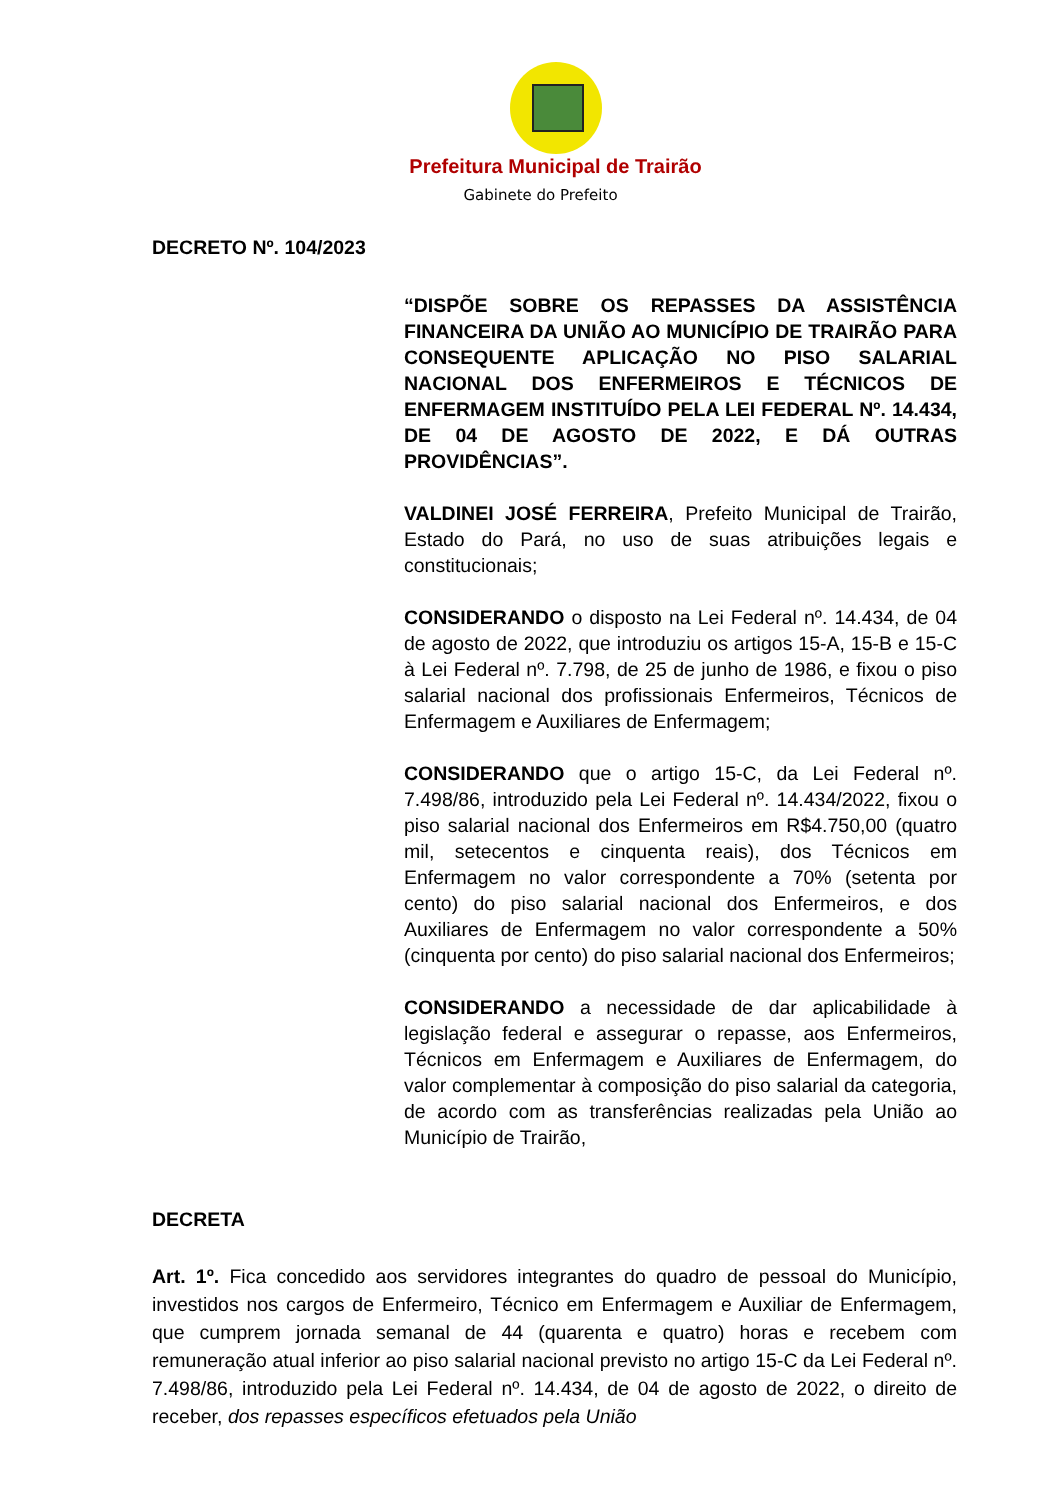Prefeitura Municipal de Trairão
Gabinete do Prefeito
DECRETO Nº. 104/2023
“DISPÕE SOBRE OS REPASSES DA ASSISTÊNCIA FINANCEIRA DA UNIÃO AO MUNICÍPIO DE TRAIRÃO PARA CONSEQUENTE APLICAÇÃO NO PISO SALARIAL NACIONAL DOS ENFERMEIROS E TÉCNICOS DE ENFERMAGEM INSTITUÍDO PELA LEI FEDERAL Nº. 14.434, DE 04 DE AGOSTO DE 2022, E DÁ OUTRAS PROVIDÊNCIAS”.
VALDINEI JOSÉ FERREIRA, Prefeito Municipal de Trairão, Estado do Pará, no uso de suas atribuições legais e constitucionais;
CONSIDERANDO o disposto na Lei Federal nº. 14.434, de 04 de agosto de 2022, que introduziu os artigos 15-A, 15-B e 15-C à Lei Federal nº. 7.798, de 25 de junho de 1986, e fixou o piso salarial nacional dos profissionais Enfermeiros, Técnicos de Enfermagem e Auxiliares de Enfermagem;
CONSIDERANDO que o artigo 15-C, da Lei Federal nº. 7.498/86, introduzido pela Lei Federal nº. 14.434/2022, fixou o piso salarial nacional dos Enfermeiros em R$4.750,00 (quatro mil, setecentos e cinquenta reais), dos Técnicos em Enfermagem no valor correspondente a 70% (setenta por cento) do piso salarial nacional dos Enfermeiros, e dos Auxiliares de Enfermagem no valor correspondente a 50% (cinquenta por cento) do piso salarial nacional dos Enfermeiros;
CONSIDERANDO a necessidade de dar aplicabilidade à legislação federal e assegurar o repasse, aos Enfermeiros, Técnicos em Enfermagem e Auxiliares de Enfermagem, do valor complementar à composição do piso salarial da categoria, de acordo com as transferências realizadas pela União ao Município de Trairão,
DECRETA
Art. 1º. Fica concedido aos servidores integrantes do quadro de pessoal do Município, investidos nos cargos de Enfermeiro, Técnico em Enfermagem e Auxiliar de Enfermagem, que cumprem jornada semanal de 44 (quarenta e quatro) horas e recebem com remuneração atual inferior ao piso salarial nacional previsto no artigo 15-C da Lei Federal nº. 7.498/86, introduzido pela Lei Federal nº. 14.434, de 04 de agosto de 2022, o direito de receber, dos repasses específicos efetuados pela União